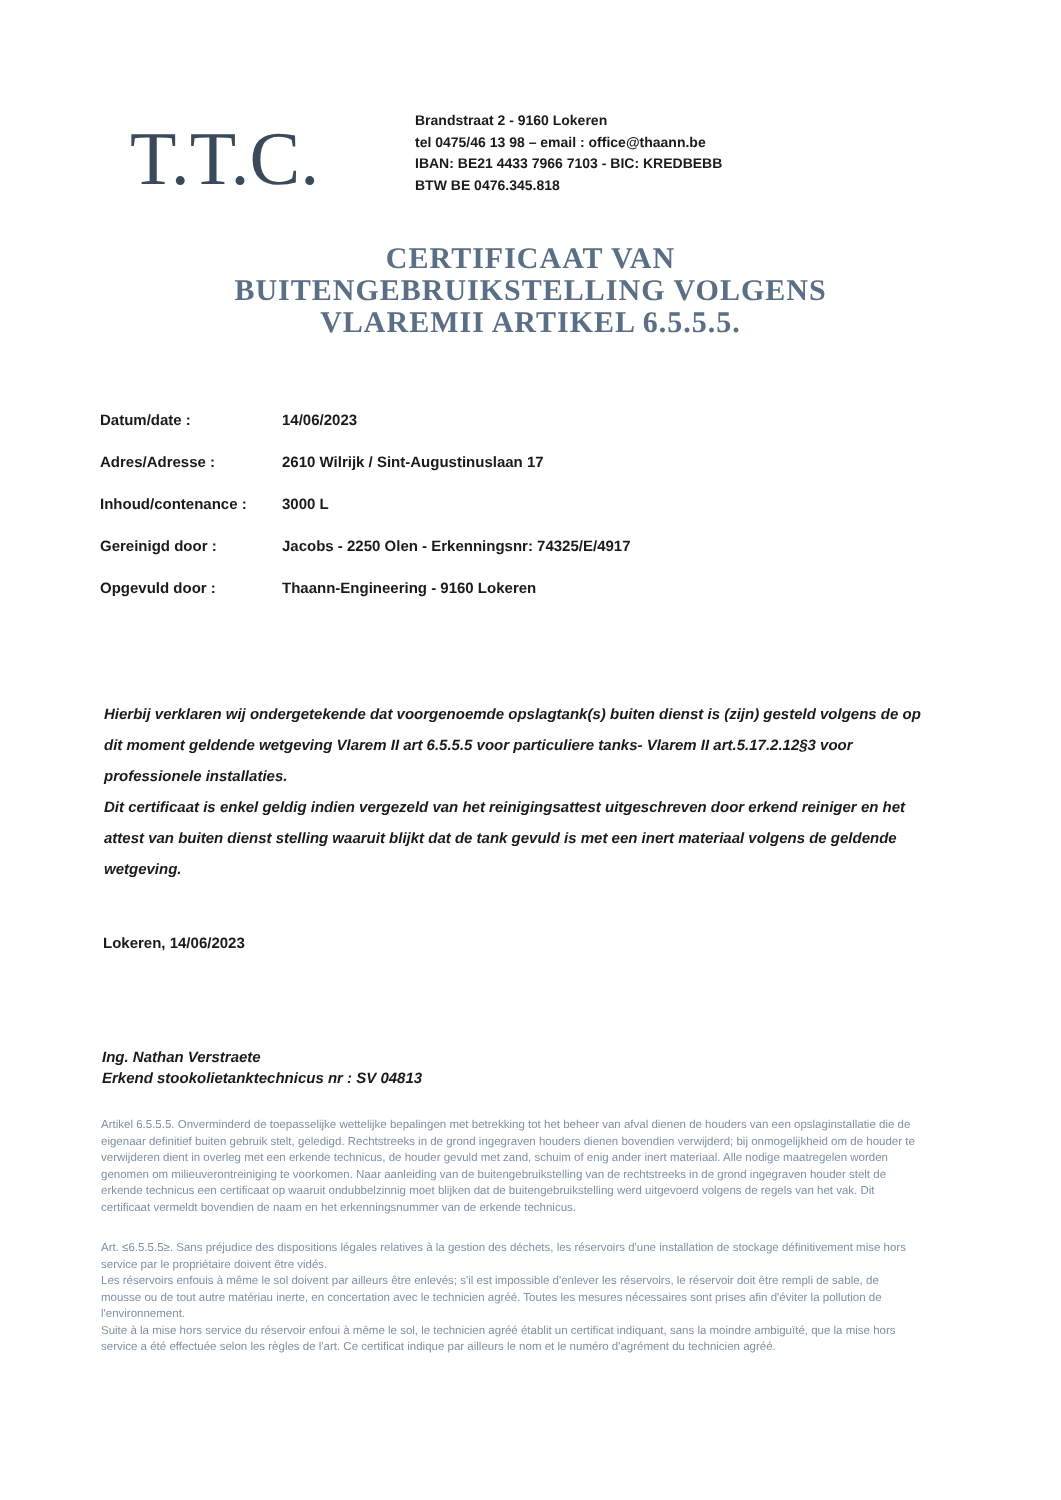T.T.C.
Brandstraat 2 - 9160 Lokeren
tel 0475/46 13 98 – email : office@thaann.be
IBAN: BE21 4433 7966 7103 - BIC: KREDBEBB
BTW BE 0476.345.818
CERTIFICAAT VAN
BUITENGEBRUIKSTELLING VOLGENS
VLAREMII ARTIKEL 6.5.5.5.
| Datum/date : | 14/06/2023 |
| Adres/Adresse : | 2610 Wilrijk / Sint-Augustinuslaan 17 |
| Inhoud/contenance : | 3000 L |
| Gereinigd door : | Jacobs - 2250 Olen - Erkenningsnr: 74325/E/4917 |
| Opgevuld door : | Thaann-Engineering - 9160 Lokeren |
Hierbij verklaren wij ondergetekende dat voorgenoemde opslagtank(s) buiten dienst is (zijn) gesteld volgens de op dit moment geldende wetgeving Vlarem II art 6.5.5.5 voor particuliere tanks- Vlarem II art.5.17.2.12§3 voor professionele installaties.
Dit certificaat is enkel geldig indien vergezeld van het reinigingsattest uitgeschreven door erkend reiniger en het attest van buiten dienst stelling waaruit blijkt dat de tank gevuld is met een inert materiaal volgens de geldende wetgeving.
Lokeren, 14/06/2023
Ing. Nathan Verstraete
Erkend stookolietanktechnicus nr : SV 04813
Artikel 6.5.5.5. Onverminderd de toepasselijke wettelijke bepalingen met betrekking tot het beheer van afval dienen de houders van een opslaginstallatie die de eigenaar definitief buiten gebruik stelt, geledigd. Rechtstreeks in de grond ingegraven houders dienen bovendien verwijderd; bij onmogelijkheid om de houder te verwijderen dient in overleg met een erkende technicus, de houder gevuld met zand, schuim of enig ander inert materiaal. Alle nodige maatregelen worden genomen om milieuverontreiniging te voorkomen. Naar aanleiding van de buitengebruikstelling van de rechtstreeks in de grond ingegraven houder stelt de erkende technicus een certificaat op waaruit ondubbelzinnig moet blijken dat de buitengebruikstelling werd uitgevoerd volgens de regels van het vak. Dit certificaat vermeldt bovendien de naam en het erkenningsnummer van de erkende technicus.
Art. ≤6.5.5.5≥. Sans préjudice des dispositions légales relatives à la gestion des déchets, les réservoirs d'une installation de stockage définitivement mise hors service par le propriétaire doivent être vidés.
Les réservoirs enfouis à même le sol doivent par ailleurs être enlevés; s'il est impossible d'enlever les réservoirs, le réservoir doit être rempli de sable, de mousse ou de tout autre matériau inerte, en concertation avec le technicien agréé. Toutes les mesures nécessaires sont prises afin d'éviter la pollution de l'environnement.
Suite à la mise hors service du réservoir enfoui à même le sol, le technicien agréé établit un certificat indiquant, sans la moindre ambiguïté, que la mise hors service a été effectuée selon les règles de l'art. Ce certificat indique par ailleurs le nom et le numéro d'agrément du technicien agréé.